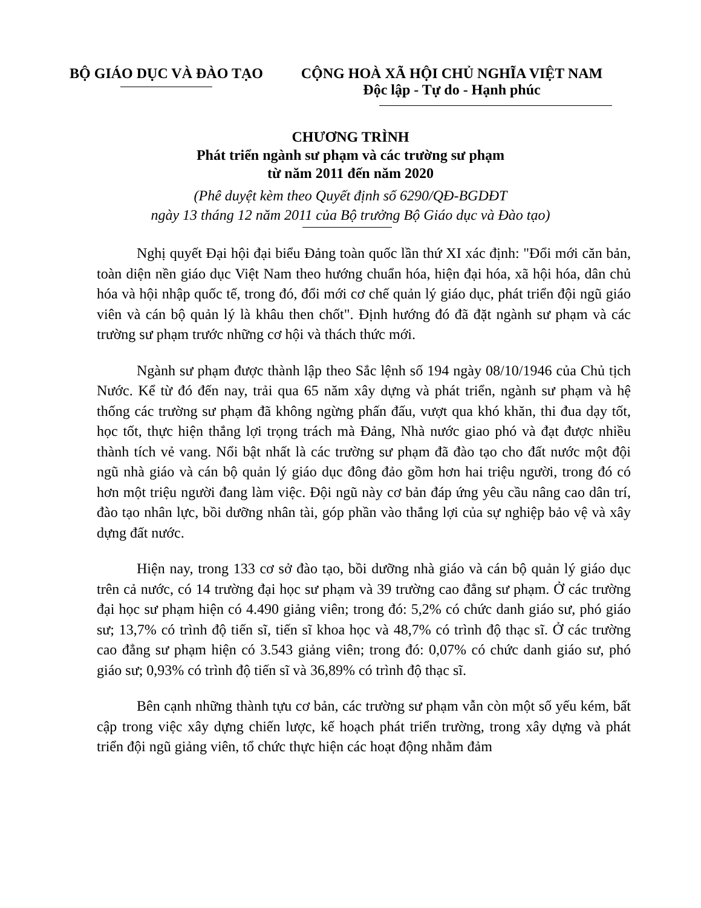BỘ GIÁO DỤC VÀ ĐÀO TẠO CỘNG HOÀ XÃ HỘI CHỦ NGHĨA VIỆT NAM
Độc lập - Tự do - Hạnh phúc
CHƯƠNG TRÌNH
Phát triển ngành sư phạm và các trường sư phạm
từ năm 2011 đến năm 2020
(Phê duyệt kèm theo Quyết định số 6290/QĐ-BGDĐT
ngày 13 tháng 12 năm 2011 của Bộ trưởng Bộ Giáo dục và Đào tạo)
Nghị quyết Đại hội đại biểu Đảng toàn quốc lần thứ XI xác định: "Đổi mới căn bản, toàn diện nền giáo dục Việt Nam theo hướng chuẩn hóa, hiện đại hóa, xã hội hóa, dân chủ hóa và hội nhập quốc tế, trong đó, đổi mới cơ chế quản lý giáo dục, phát triển đội ngũ giáo viên và cán bộ quản lý là khâu then chốt". Định hướng đó đã đặt ngành sư phạm và các trường sư phạm trước những cơ hội và thách thức mới.
Ngành sư phạm được thành lập theo Sắc lệnh số 194 ngày 08/10/1946 của Chủ tịch Nước. Kể từ đó đến nay, trải qua 65 năm xây dựng và phát triển, ngành sư phạm và hệ thống các trường sư phạm đã không ngừng phấn đấu, vượt qua khó khăn, thi đua dạy tốt, học tốt, thực hiện thắng lợi trọng trách mà Đảng, Nhà nước giao phó và đạt được nhiều thành tích vẻ vang. Nổi bật nhất là các trường sư phạm đã đào tạo cho đất nước một đội ngũ nhà giáo và cán bộ quản lý giáo dục đông đảo gồm hơn hai triệu người, trong đó có hơn một triệu người đang làm việc. Đội ngũ này cơ bản đáp ứng yêu cầu nâng cao dân trí, đào tạo nhân lực, bồi dưỡng nhân tài, góp phần vào thắng lợi của sự nghiệp bảo vệ và xây dựng đất nước.
Hiện nay, trong 133 cơ sở đào tạo, bồi dưỡng nhà giáo và cán bộ quản lý giáo dục trên cả nước, có 14 trường đại học sư phạm và 39 trường cao đẳng sư phạm. Ở các trường đại học sư phạm hiện có 4.490 giảng viên; trong đó: 5,2% có chức danh giáo sư, phó giáo sư; 13,7% có trình độ tiến sĩ, tiến sĩ khoa học và 48,7% có trình độ thạc sĩ. Ở các trường cao đẳng sư phạm hiện có 3.543 giảng viên; trong đó: 0,07% có chức danh giáo sư, phó giáo sư; 0,93% có trình độ tiến sĩ và 36,89% có trình độ thạc sĩ.
Bên cạnh những thành tựu cơ bản, các trường sư phạm vẫn còn một số yếu kém, bất cập trong việc xây dựng chiến lược, kế hoạch phát triển trường, trong xây dựng và phát triển đội ngũ giảng viên, tổ chức thực hiện các hoạt động nhằm đảm